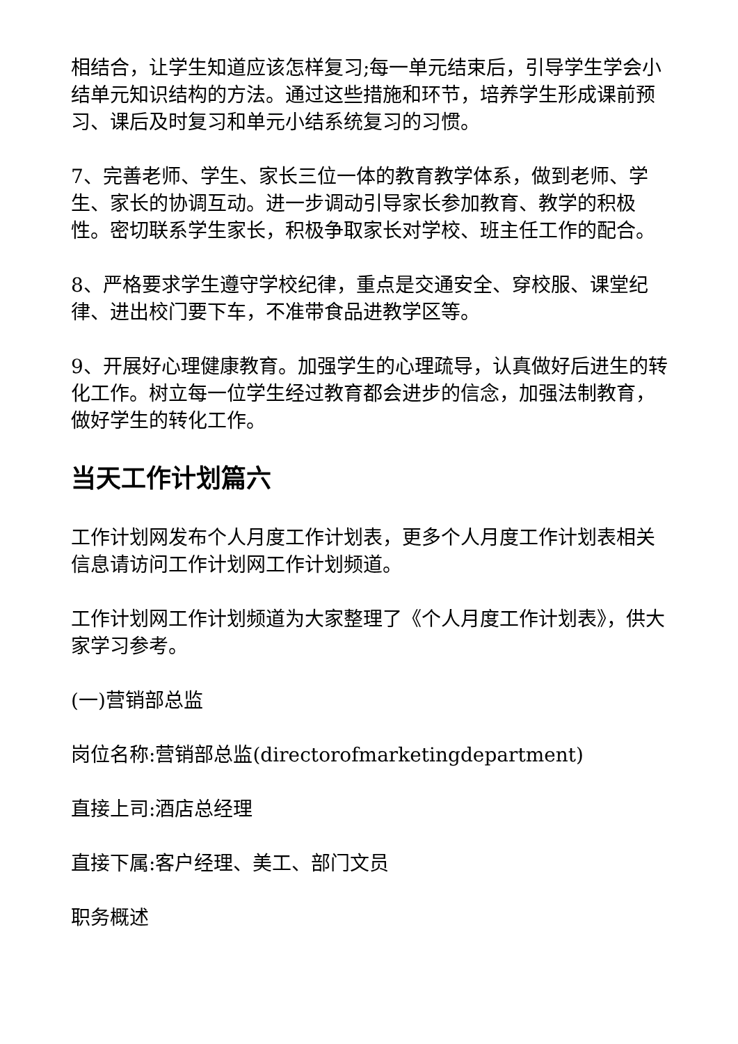相结合，让学生知道应该怎样复习;每一单元结束后，引导学生学会小结单元知识结构的方法。通过这些措施和环节，培养学生形成课前预习、课后及时复习和单元小结系统复习的习惯。
7、完善老师、学生、家长三位一体的教育教学体系，做到老师、学生、家长的协调互动。进一步调动引导家长参加教育、教学的积极性。密切联系学生家长，积极争取家长对学校、班主任工作的配合。
8、严格要求学生遵守学校纪律，重点是交通安全、穿校服、课堂纪律、进出校门要下车，不准带食品进教学区等。
9、开展好心理健康教育。加强学生的心理疏导，认真做好后进生的转化工作。树立每一位学生经过教育都会进步的信念，加强法制教育，做好学生的转化工作。
当天工作计划篇六
工作计划网发布个人月度工作计划表，更多个人月度工作计划表相关信息请访问工作计划网工作计划频道。
工作计划网工作计划频道为大家整理了《个人月度工作计划表》，供大家学习参考。
(一)营销部总监
岗位名称:营销部总监(directorofmarketingdepartment)
直接上司:酒店总经理
直接下属:客户经理、美工、部门文员
职务概述